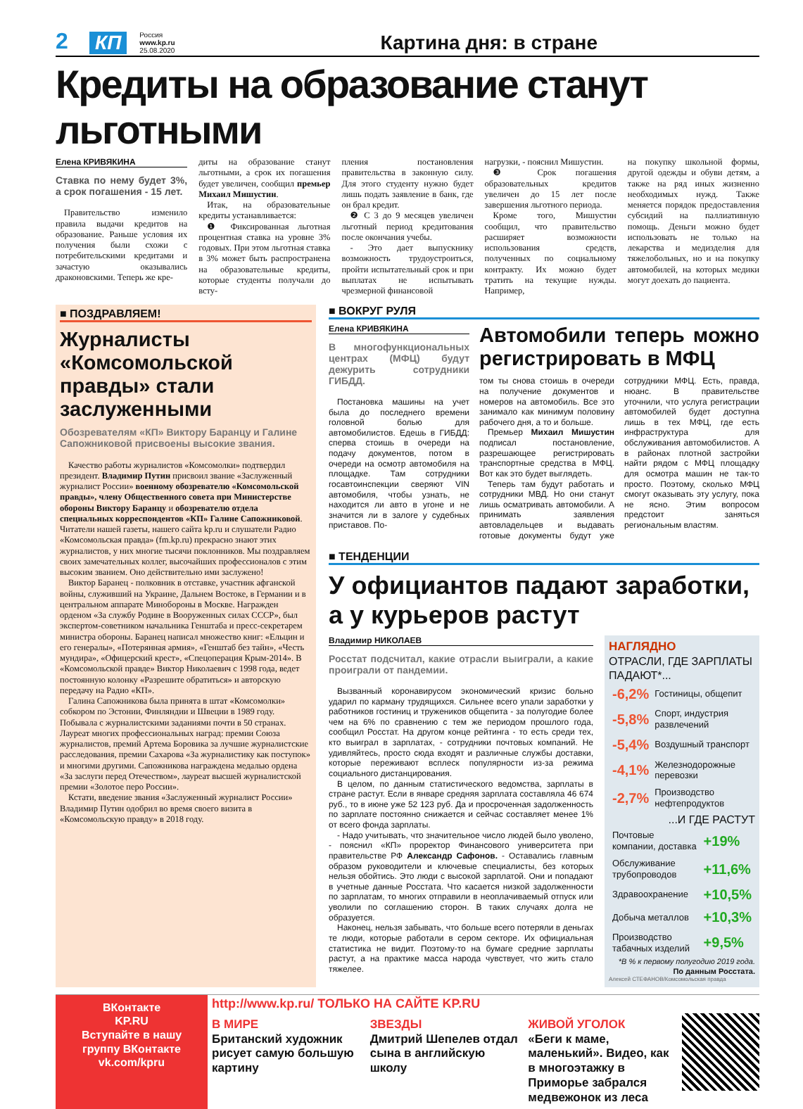2 КП Россия
www.kp.ru
25.08.2020 Картина дня: в стране
Кредиты на образование станут льготными
Елена КРИВЯКИНА
Ставка по нему будет 3%, а срок погашения - 15 лет.
Правительство изменило правила выдачи кредитов на образование. Раньше условия их получения были схожи с потребительскими кредитами и зачастую оказывались драконовскими. Теперь же кре-
диты на образование станут льготными, а срок их погашения будет увеличен, сообщил премьер Михаил Мишустин.
Итак, на образовательные кредиты устанавливается:
❶ Фиксированная льготная процентная ставка на уровне 3% годовых. При этом льготная ставка в 3% может быть распространена на образовательные кредиты, которые студенты получали до всту-
пления постановления правительства в законную силу. Для этого студенту нужно будет лишь подать заявление в банк, где он брал кредит.
❷ С 3 до 9 месяцев увеличен льготный период кредитования после окончания учебы.
- Это дает выпускнику возможность трудоустроиться, пройти испытательный срок и при выплатах не испытывать чрезмерной финансовой
нагрузки, - пояснил Мишустин.
❸ Срок погашения образовательных кредитов увеличен до 15 лет после завершения льготного периода.
Кроме того, Мишустин сообщил, что правительство расширяет возможности использования средств, полученных по социальному контракту. Их можно будет тратить на текущие нужды. Например,
на покупку школьной формы, другой одежды и обуви детям, а также на ряд иных жизненно необходимых нужд. Также меняется порядок предоставления субсидий на паллиативную помощь. Деньги можно будет использовать не только на лекарства и медизделия для тяжелобольных, но и на покупку автомобилей, на которых медики могут доехать до пациента.
■ ПОЗДРАВЛЯЕМ!
Журналисты «Комсомольской правды» стали заслуженными
Обозревателям «КП» Виктору Баранцу и Галине Сапожниковой присвоены высокие звания.
Качество работы журналистов «Комсомолки» подтвердил президент. Владимир Путин присвоил звание «Заслуженный журналист России» военному обозревателю «Комсомольской правды», члену Общественного совета при Министерстве обороны Виктору Баранцу и обозревателю отдела специальных корреспондентов «КП» Галине Сапожниковой. Читатели нашей газеты, нашего сайта kp.ru и слушатели Радио «Комсомольская правда» (fm.kp.ru) прекрасно знают этих журналистов, у них многие тысячи поклонников. Мы поздравляем своих замечательных коллег, высочайших профессионалов с этим высоким званием. Оно действительно ими заслужено!
Виктор Баранец - полковник в отставке, участник афганской войны, служивший на Украине, Дальнем Востоке, в Германии и в центральном аппарате Минобороны в Москве. Награжден орденом «За службу Родине в Вооруженных силах СССР», был экспертом-советником начальника Генштаба и пресс-секретарем министра обороны. Баранец написал множество книг: «Ельцин и его генералы», «Потерянная армия», «Генштаб без тайн», «Честь мундира», «Офицерский крест», «Спецоперация Крым-2014». В «Комсомольской правде» Виктор Николаевич с 1998 года, ведет постоянную колонку «Разрешите обратиться» и авторскую передачу на Радио «КП».
Галина Сапожникова была принята в штат «Комсомолки» собкором по Эстонии, Финляндии и Швеции в 1989 году. Побывала с журналистскими заданиями почти в 50 странах. Лауреат многих профессиональных наград: премии Союза журналистов, премий Артема Боровика за лучшие журналистские расследования, премии Сахарова «За журналистику как поступок» и многими другими. Сапожникова награждена медалью ордена «За заслуги перед Отечеством», лауреат высшей журналистской премии «Золотое перо России».
Кстати, введение звания «Заслуженный журналист России» Владимир Путин одобрил во время своего визита в «Комсомольскую правду» в 2018 году.
■ ВОКРУГ РУЛЯ
Елена КРИВЯКИНА
В многофункциональных центрах (МФЦ) будут дежурить сотрудники ГИБДД.
Постановка машины на учет была до последнего времени головной болью для автомобилистов. Едешь в ГИБДД: сперва стоишь в очереди на подачу документов, потом в очереди на осмотр автомобиля на площадке. Там сотрудники госавтоинспекции сверяют VIN автомобиля, чтобы узнать, не находится ли авто в угоне и не значится ли в залоге у судебных приставов. По-
Автомобили теперь можно регистрировать в МФЦ
том ты снова стоишь в очереди на получение документов и номеров на автомобиль. Все это занимало как минимум половину рабочего дня, а то и больше.
Премьер Михаил Мишустин подписал постановление, разрешающее регистрировать транспортные средства в МФЦ. Вот как это будет выглядеть.
Теперь там будут работать и сотрудники МВД. Но они станут лишь осматривать автомобили. А принимать заявления автовладельцев и выдавать готовые документы будут уже сотрудники МФЦ. Есть, правда, нюанс. В правительстве уточнили, что услуга регистрации автомобилей будет доступна лишь в тех МФЦ, где есть инфраструктура для обслуживания автомобилистов. А в районах плотной застройки найти рядом с МФЦ площадку для осмотра машин не так-то просто. Поэтому, сколько МФЦ смогут оказывать эту услугу, пока не ясно. Этим вопросом предстоит заняться региональным властям.
■ ТЕНДЕНЦИИ
У официантов падают заработки, а у курьеров растут
Владимир НИКОЛАЕВ
Росстат подсчитал, какие отрасли выиграли, а какие проиграли от пандемии.
Вызванный коронавирусом экономический кризис больно ударил по карману трудящихся. Сильнее всего упали заработки у работников гостиниц и тружеников общепита - за полугодие более чем на 6% по сравнению с тем же периодом прошлого года, сообщил Росстат. На другом конце рейтинга - то есть среди тех, кто выиграл в зарплатах, - сотрудники почтовых компаний. Не удивляйтесь, просто сюда входят и различные службы доставки, которые переживают всплеск популярности из-за режима социального дистанцирования.
В целом, по данным статистического ведомства, зарплаты в стране растут. Если в январе средняя зарплата составляла 46 674 руб., то в июне уже 52 123 руб. Да и просроченная задолженность по зарплате постоянно снижается и сейчас составляет менее 1% от всего фонда зарплаты.
- Надо учитывать, что значительное число людей было уволено, - пояснил «КП» проректор Финансового университета при правительстве РФ Александр Сафонов. - Оставались главным образом руководители и ключевые специалисты, без которых нельзя обойтись. Это люди с высокой зарплатой. Они и попадают в учетные данные Росстата. Что касается низкой задолженности по зарплатам, то многих отправили в неоплачиваемый отпуск или уволили по соглашению сторон. В таких случаях долга не образуется.
Наконец, нельзя забывать, что больше всего потеряли в деньгах те люди, которые работали в сером секторе. Их официальная статистика не видит. Поэтому-то на бумаге средние зарплаты растут, а на практике масса народа чувствует, что жить стало тяжелее.
НАГЛЯДНО
ОТРАСЛИ, ГДЕ ЗАРПЛАТЫ ПАДАЮТ*...
| -6,2% | Гостиницы, общепит |
| -5,8% | Спорт, индустрия развлечений |
| -5,4% | Воздушный транспорт |
| -4,1% | Железнодорожные перевозки |
| -2,7% | Производство нефтепродуктов |
...И ГДЕ РАСТУТ
| Почтовые компании, доставка | +19% |
| Обслуживание трубопроводов | +11,6% |
| Здравоохранение | +10,5% |
| Добыча металлов | +10,3% |
| Производство табачных изделий | +9,5% |
*В % к первому полугодию 2019 года.
По данным Росстата.
Алексей СТЕФАНОВ/Комсомольская правда
ВКонтакте
KP.RU
Вступайте в нашу группу ВКонтакте vk.com/kpru
http://www.kp.ru/ ТОЛЬКО НА САЙТЕ KP.RU
В МИРЕ
Британский художник рисует самую большую картину
ЗВЕЗДЫ
Дмитрий Шепелев отдал сына в английскую школу
ЖИВОЙ УГОЛОК
«Беги к маме, маленький». Видео, как в многоэтажку в Приморье забрался медвежонок из леса